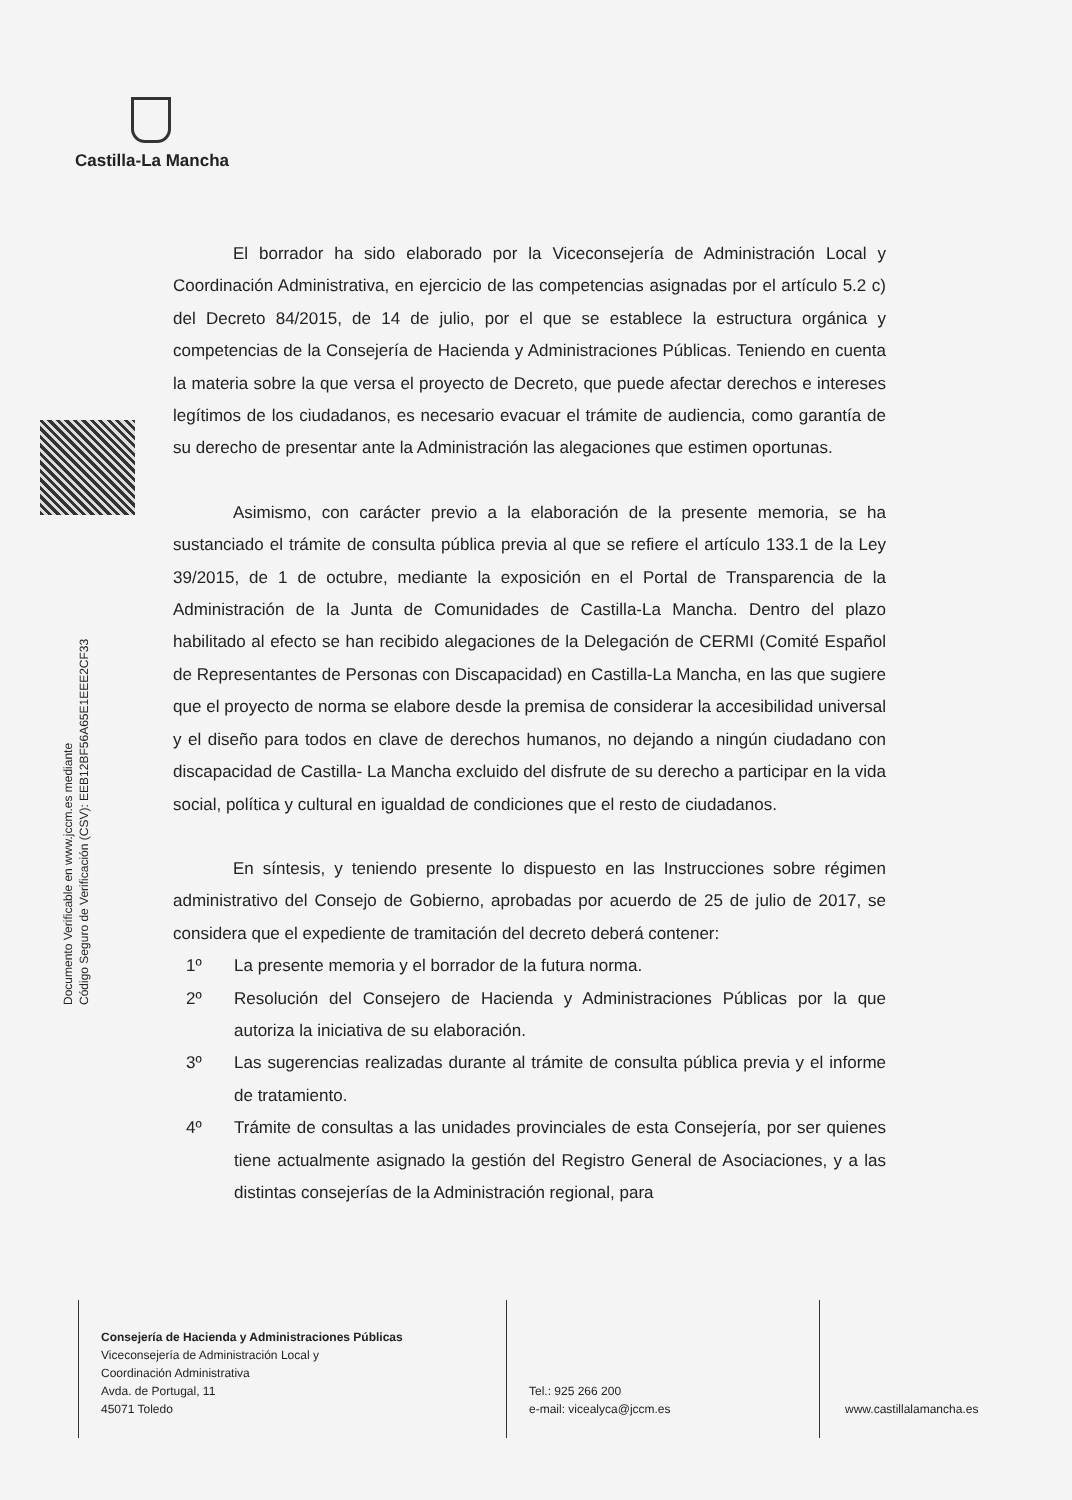Castilla-La Mancha
Documento Verificable en www.jccm.es mediante
Código Seguro de Verificación (CSV): EEB12BF56A65E1EEE2CF33
El borrador ha sido elaborado por la Viceconsejería de Administración Local y Coordinación Administrativa, en ejercicio de las competencias asignadas por el artículo 5.2 c) del Decreto 84/2015, de 14 de julio, por el que se establece la estructura orgánica y competencias de la Consejería de Hacienda y Administraciones Públicas. Teniendo en cuenta la materia sobre la que versa el proyecto de Decreto, que puede afectar derechos e intereses legítimos de los ciudadanos, es necesario evacuar el trámite de audiencia, como garantía de su derecho de presentar ante la Administración las alegaciones que estimen oportunas.
Asimismo, con carácter previo a la elaboración de la presente memoria, se ha sustanciado el trámite de consulta pública previa al que se refiere el artículo 133.1 de la Ley 39/2015, de 1 de octubre, mediante la exposición en el Portal de Transparencia de la Administración de la Junta de Comunidades de Castilla-La Mancha. Dentro del plazo habilitado al efecto se han recibido alegaciones de la Delegación de CERMI (Comité Español de Representantes de Personas con Discapacidad) en Castilla-La Mancha, en las que sugiere que el proyecto de norma se elabore desde la premisa de considerar la accesibilidad universal y el diseño para todos en clave de derechos humanos, no dejando a ningún ciudadano con discapacidad de Castilla- La Mancha excluido del disfrute de su derecho a participar en la vida social, política y cultural en igualdad de condiciones que el resto de ciudadanos.
En síntesis, y teniendo presente lo dispuesto en las Instrucciones sobre régimen administrativo del Consejo de Gobierno, aprobadas por acuerdo de 25 de julio de 2017, se considera que el expediente de tramitación del decreto deberá contener:
1º La presente memoria y el borrador de la futura norma.
2º Resolución del Consejero de Hacienda y Administraciones Públicas por la que autoriza la iniciativa de su elaboración.
3º Las sugerencias realizadas durante al trámite de consulta pública previa y el informe de tratamiento.
4º Trámite de consultas a las unidades provinciales de esta Consejería, por ser quienes tiene actualmente asignado la gestión del Registro General de Asociaciones, y a las distintas consejerías de la Administración regional, para
Consejería de Hacienda y Administraciones Públicas
Viceconsejería de Administración Local y
Coordinación Administrativa
Avda. de Portugal, 11
45071 Toledo
Tel.: 925 266 200
e-mail: vicealyca@jccm.es
www.castillalamancha.es